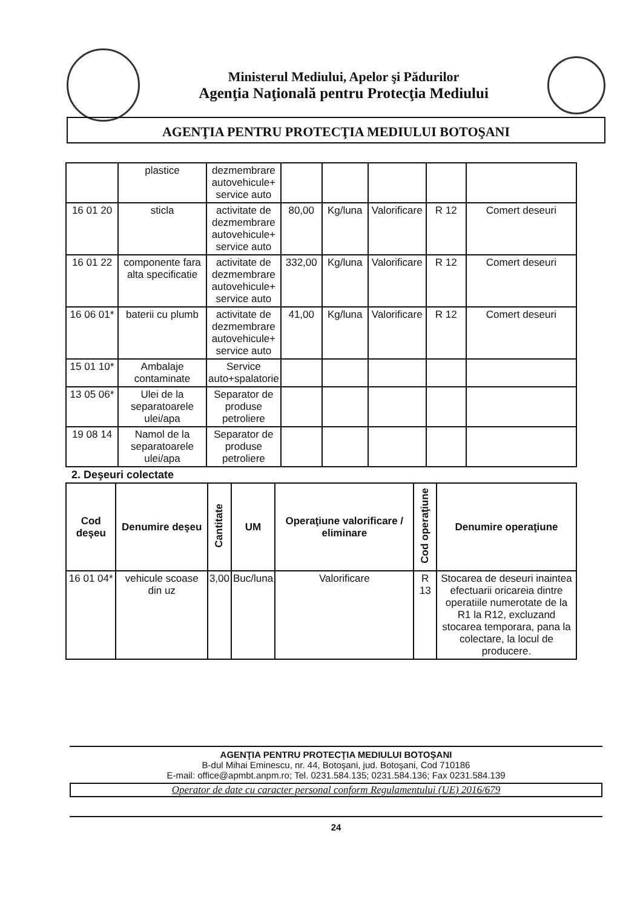Ministerul Mediului, Apelor şi Pădurilor
Agenţia Naţională pentru Protecţia Mediului
AGENŢIA PENTRU PROTECŢIA MEDIULUI BOTOŞANI
| | plastice | dezmembrare autovehicule+ service auto | | | | | |
| 16 01 20 | sticla | activitate de dezmembrare autovehicule+ service auto | 80,00 | Kg/luna | Valorificare | R 12 | Comert deseuri |
| 16 01 22 | componente fara alta specificatie | activitate de dezmembrare autovehicule+ service auto | 332,00 | Kg/luna | Valorificare | R 12 | Comert deseuri |
| 16 06 01* | baterii cu plumb | activitate de dezmembrare autovehicule+ service auto | 41,00 | Kg/luna | Valorificare | R 12 | Comert deseuri |
| 15 01 10* | Ambalaje contaminate | Service auto+spalatorie | | | | | |
| 13 05 06* | Ulei de la separatoarele ulei/apa | Separator de produse petroliere | | | | | |
| 19 08 14 | Namol de la separatoarele ulei/apa | Separator de produse petroliere | | | | | |
2. Deşeuri colectate
| Cod deşeu | Denumire deşeu | Cantitate | UM | Operaţiune valorificare / eliminare | Cod operaţiune | Denumire operaţiune |
| --- | --- | --- | --- | --- | --- | --- |
| 16 01 04* | vehicule scoase din uz | 3,00 | Buc/luna | Valorificare | R 13 | Stocarea de deseuri inaintea efectuarii oricareia dintre operatiile numerotate de la R1 la R12, excluzand stocarea temporara, pana la colectare, la locul de producere. |
AGENŢIA PENTRU PROTECŢIA MEDIULUI BOTOŞANI
B-dul Mihai Eminescu, nr. 44, Botoşani, jud. Botoşani, Cod 710186
E-mail: office@apmbt.anpm.ro; Tel. 0231.584.135; 0231.584.136; Fax 0231.584.139
Operator de date cu caracter personal conform Regulamentului (UE) 2016/679
24